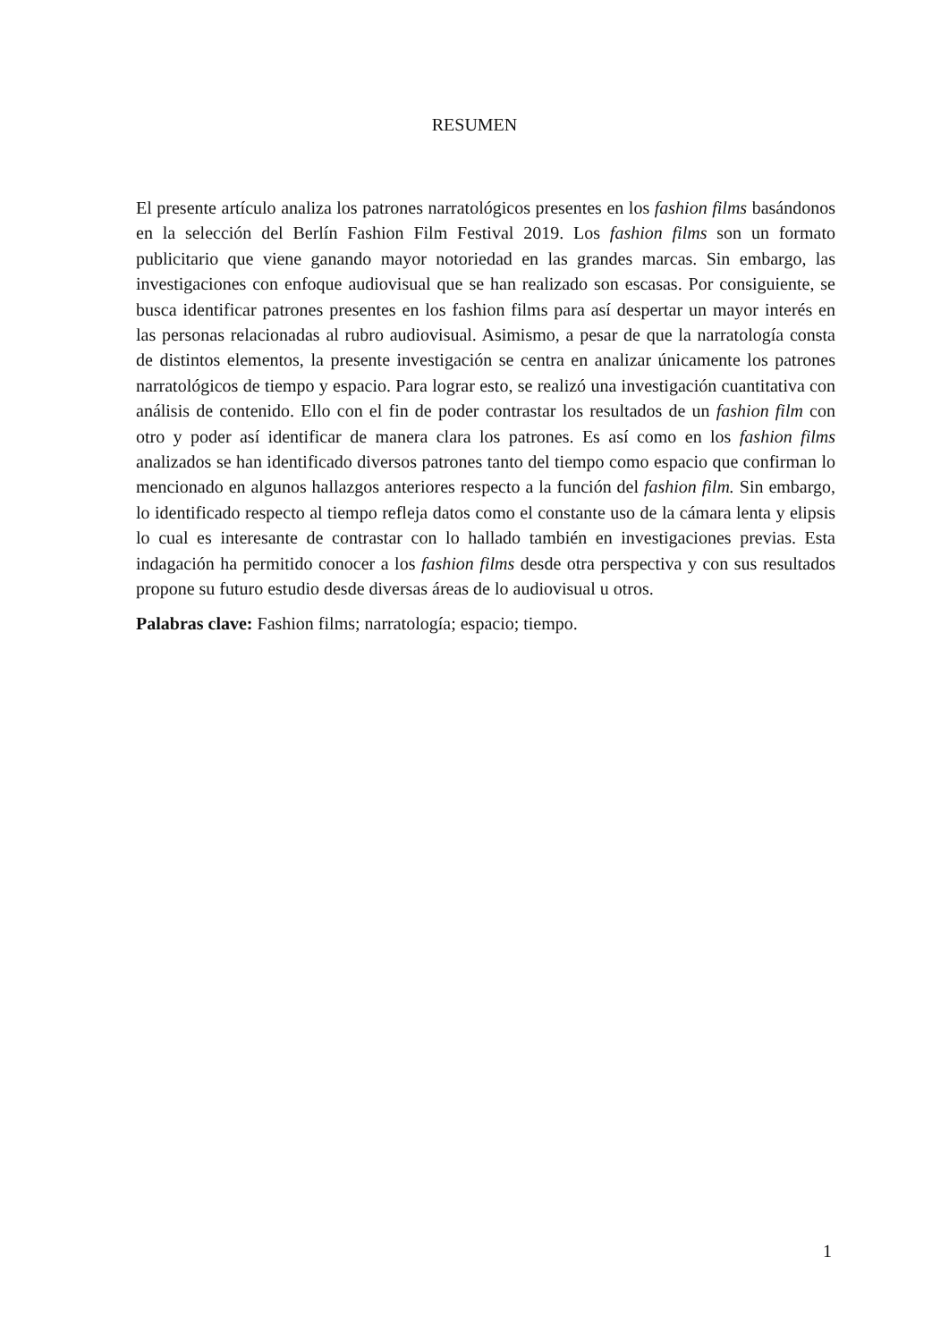RESUMEN
El presente artículo analiza los patrones narratológicos presentes en los fashion films basándonos en la selección del Berlín Fashion Film Festival 2019. Los fashion films son un formato publicitario que viene ganando mayor notoriedad en las grandes marcas. Sin embargo, las investigaciones con enfoque audiovisual que se han realizado son escasas. Por consiguiente, se busca identificar patrones presentes en los fashion films para así despertar un mayor interés en las personas relacionadas al rubro audiovisual. Asimismo, a pesar de que la narratología consta de distintos elementos, la presente investigación se centra en analizar únicamente los patrones narratológicos de tiempo y espacio. Para lograr esto, se realizó una investigación cuantitativa con análisis de contenido. Ello con el fin de poder contrastar los resultados de un fashion film con otro y poder así identificar de manera clara los patrones. Es así como en los fashion films analizados se han identificado diversos patrones tanto del tiempo como espacio que confirman lo mencionado en algunos hallazgos anteriores respecto a la función del fashion film. Sin embargo, lo identificado respecto al tiempo refleja datos como el constante uso de la cámara lenta y elipsis lo cual es interesante de contrastar con lo hallado también en investigaciones previas. Esta indagación ha permitido conocer a los fashion films desde otra perspectiva y con sus resultados propone su futuro estudio desde diversas áreas de lo audiovisual u otros.
Palabras clave: Fashion films; narratología; espacio; tiempo.
1